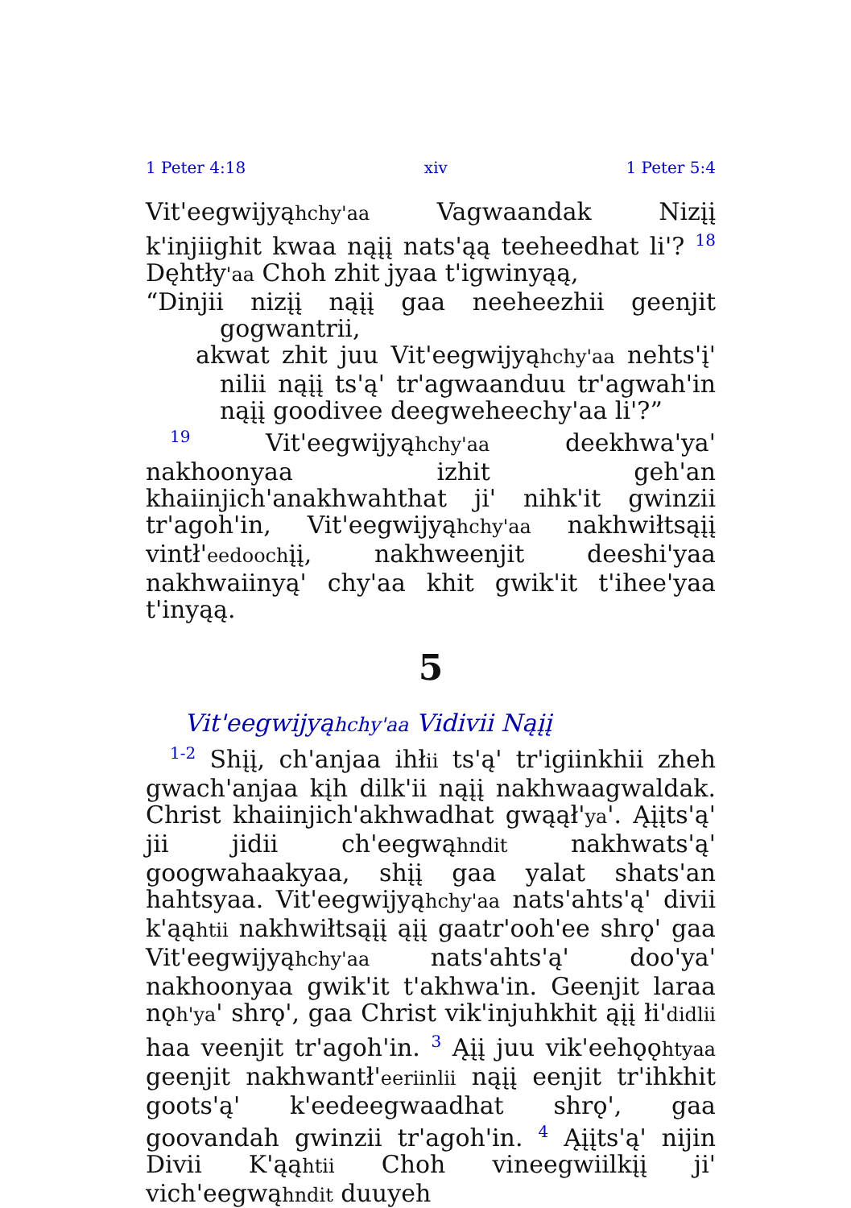1 Peter 4:18 xiv 1 Peter 5:4
Vit'eegwijyąhchy'aa Vagwaandak Nizįį k'injiighit kwaa nąįį nats'ąą teeheedhat li'? <sup>18</sup> Dęhtły'aa Choh zhit jyaa t'igwinyąą,
“Dinjii nizįį nąįį gaa neeheezhii geenjit gogwantrii,
akwat zhit juu Vit'eegwijyąhchy'aa nehts'į' nilii nąįį ts'ą' tr'agwaanduu tr'agwah'in nąįį goodivee deegweheechy'aa li'?”
<sup>19</sup> Vit'eegwijyąhchy'aa deekhwa'ya' nakhoonyaa izhit geh'an khaiinjich'anakhwahthat ji' nihk'it gwinzii tr'agoh'in, Vit'eegwijyąhchy'aa nakhwiłtsąįį vintł'eedoochįį, nakhweenjit deeshi'yaa nakhwaiinyą' chy'aa khit gwik'it t'ihee'yaa t'inyąą.
5
Vit'eegwijyąhchy'aa Vidivii Nąįį
<sup>1-2</sup> Shįį, ch'anjaa ihłii ts'ą' tr'igiinkhii zheh gwach'anjaa kįh dilk'ii nąįį nakhwaagwaldak. Christ khaiinjich'akhwadhat gwąął'ya'. Ąįįts'ą' jii jidii ch'eegwąhndit nakhwats'ą' googwahaakyaa, shįį gaa yalat shats'an hahtsyaa. Vit'eegwijyąhchy'aa nats'ahts'ą' divii k'ąąhtii nakhwiłtsąįį ąįį gaatr'ooh'ee shrǫ' gaa Vit'eegwijyąhchy'aa nats'ahts'ą' doo'ya' nakhoonyaa gwik'it t'akhwa'in. Geenjit laraa nǫh'ya' shrǫ', gaa Christ vik'injuhkhit ąįį łi'didlii haa veenjit tr'agoh'in. <sup>3</sup> Ąįį juu vik'eehǫǫhtyaa geenjit nakhwantł'eeriinlii nąįį eenjit tr'ihkhit goots'ą' k'eedeegwaadhat shrǫ', gaa goovandah gwinzii tr'agoh'in. <sup>4</sup> Ąįįts'ą' nijin Divii K'ąąhtii Choh vineegwiilkįį ji' vich'eegwąhndit duuyeh